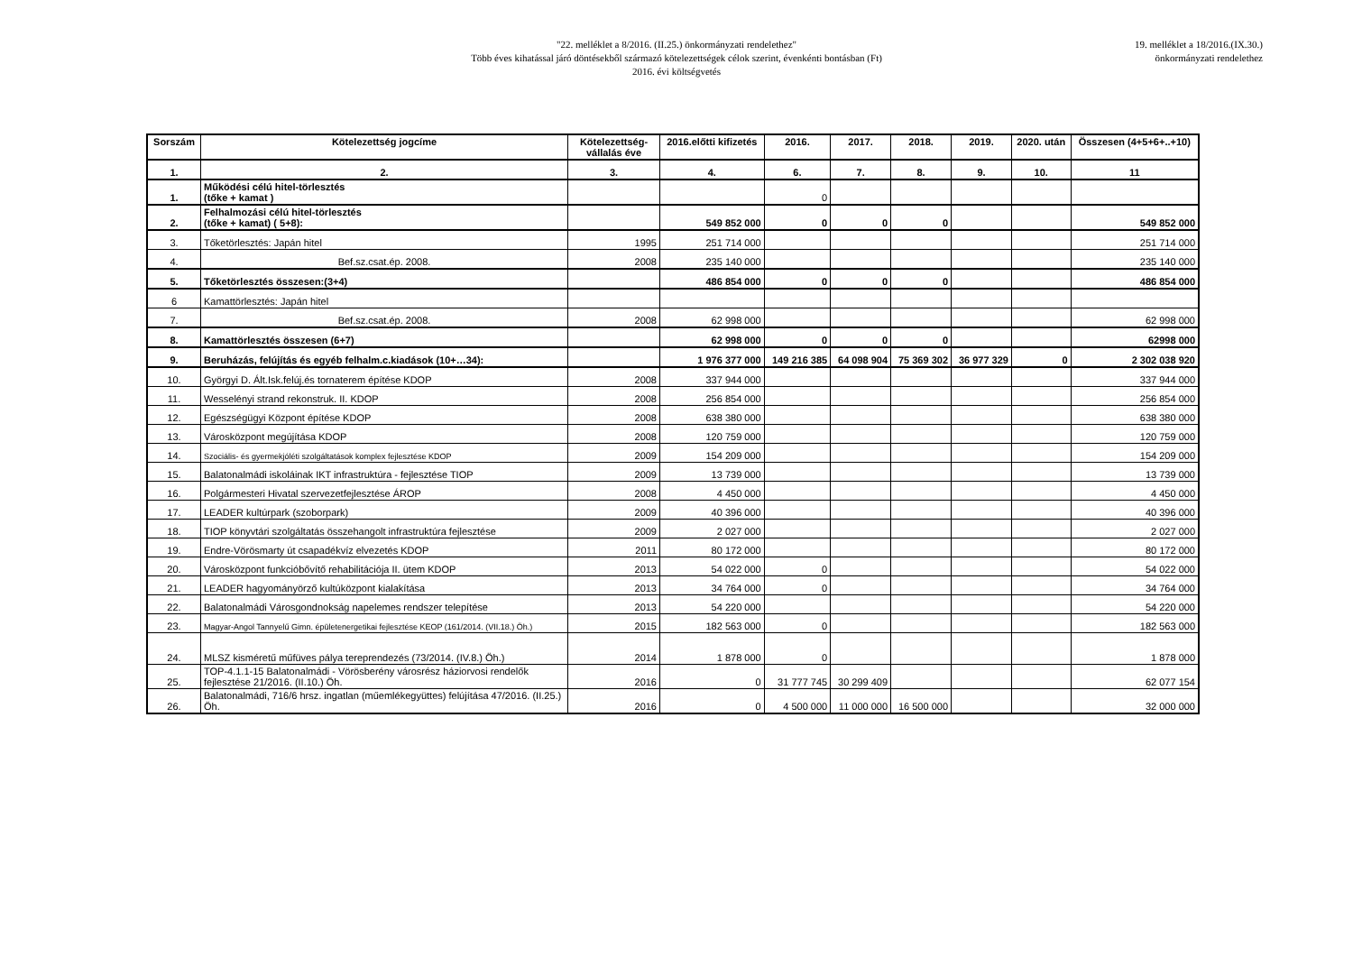"22. melléklet a 8/2016. (II.25.) önkormányzati rendelethez"
Több éves kihatással járó döntésekből származó kötelezettségek célok szerint, évenkénti bontásban (Ft)
2016. évi költségvetés
19. melléklet a 18/2016.(IX.30.)
önkormányzati rendelethez
| Sorszám | Kötelezettség jogcíme | Kötelezettség-vállalás éve | 2016.előtti kifizetés | 2016. | 2017. | 2018. | 2019. | 2020. után | Összesen (4+5+6+..+10) |
| --- | --- | --- | --- | --- | --- | --- | --- | --- | --- |
| 1. | 2. | 3. | 4. | 6. | 7. | 8. | 9. | 10. | 11 |
| 1. | Működési célú hitel-törlesztés (tőke + kamat ) | | | 0 | | | | | |
| 2. | Felhalmozási célú hitel-törlesztés (tőke + kamat) ( 5+8): | | 549 852 000 | 0 | 0 | 0 | | | 549 852 000 |
| 3. | Tőketörlesztés: Japán hitel | 1995 | 251 714 000 | | | | | | 251 714 000 |
| 4. | Bef.sz.csat.ép. 2008. | 2008 | 235 140 000 | | | | | | 235 140 000 |
| 5. | Tőketörlesztés összesen:(3+4) | | 486 854 000 | 0 | 0 | 0 | | | 486 854 000 |
| 6 | Kamattörlesztés: Japán hitel | | | | | | | | |
| 7. | Bef.sz.csat.ép. 2008. | 2008 | 62 998 000 | | | | | | 62 998 000 |
| 8. | Kamattörlesztés összesen (6+7) | | 62 998 000 | 0 | 0 | 0 | | | 62998 000 |
| 9. | Beruházás, felújítás és egyéb felhalm.c.kiadások (10+…34): | | 1 976 377 000 | 149 216 385 | 64 098 904 | 75 369 302 | 36 977 329 | 0 | 2 302 038 920 |
| 10. | Györgyi D. Ált.Isk.felúj.és tornaterem építése KDOP | 2008 | 337 944 000 | | | | | | 337 944 000 |
| 11. | Wesselényi strand rekonstruk. II. KDOP | 2008 | 256 854 000 | | | | | | 256 854 000 |
| 12. | Egészségügyi Központ építése KDOP | 2008 | 638 380 000 | | | | | | 638 380 000 |
| 13. | Városközpont megújítása KDOP | 2008 | 120 759 000 | | | | | | 120 759 000 |
| 14. | Szociális- és gyermekjóléti szolgáltatások komplex fejlesztése KDOP | 2009 | 154 209 000 | | | | | | 154 209 000 |
| 15. | Balatonalmádi iskoláinak IKT infrastruktúra - fejlesztése TIOP | 2009 | 13 739 000 | | | | | | 13 739 000 |
| 16. | Polgármesteri Hivatal szervezetfejlesztése ÁROP | 2008 | 4 450 000 | | | | | | 4 450 000 |
| 17. | LEADER kultúrpark (szoborpark) | 2009 | 40 396 000 | | | | | | 40 396 000 |
| 18. | TIOP könyvtári szolgáltatás összehangolt infrastruktúra fejlesztése | 2009 | 2 027 000 | | | | | | 2 027 000 |
| 19. | Endre-Vörösmarty út csapadékvíz elvezetés KDOP | 2011 | 80 172 000 | | | | | | 80 172 000 |
| 20. | Városközpont funkcióbővítő rehabilitációja II. ütem KDOP | 2013 | 54 022 000 | 0 | | | | | 54 022 000 |
| 21. | LEADER hagyományörző kultúközpont kialakítása | 2013 | 34 764 000 | 0 | | | | | 34 764 000 |
| 22. | Balatonalmádi Városgondnokság napelemes rendszer telepítése | 2013 | 54 220 000 | | | | | | 54 220 000 |
| 23. | Magyar-Angol Tannyelű Gimn. épületenergetikai fejlesztése KEOP (161/2014. (VII.18.) Öh.) | 2015 | 182 563 000 | 0 | | | | | 182 563 000 |
| 24. | MLSZ kisméretű műfüves pálya tereprendezés (73/2014. (IV.8.) Öh.) | 2014 | 1 878 000 | 0 | | | | | 1 878 000 |
| 25. | TOP-4.1.1-15 Balatonalmádi - Vörösberény városrész háziorvosi rendelők fejlesztése 21/2016. (II.10.) Öh. | 2016 | 0 | 31 777 745 | 30 299 409 | | | | 62 077 154 |
| 26. | Balatonalmádi, 716/6 hrsz. ingatlan (műemlékegyüttes) felújítása 47/2016. (II.25.) Öh. | 2016 | 0 | 4 500 000 | 11 000 000 | 16 500 000 | | | 32 000 000 |